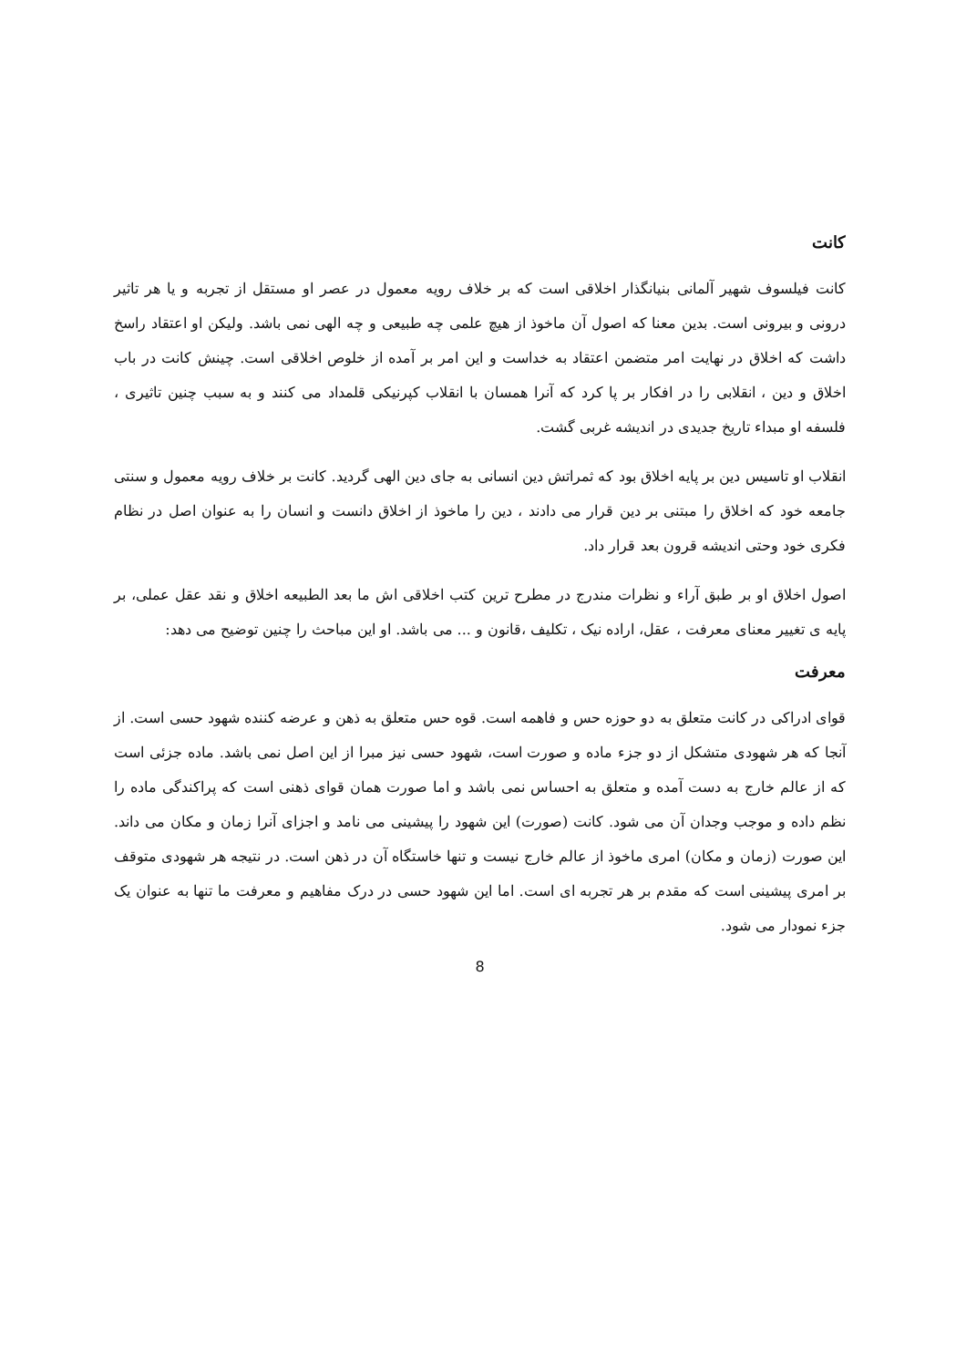کانت
کانت فیلسوف شهیر آلمانی بنیانگذار اخلاقی است که بر خلاف رویه معمول در عصر او مستقل از تجربه و یا هر تاثیر درونی و بیرونی است. بدین معنا که اصول آن ماخوذ از هیچ علمی چه طبیعی و چه الهی نمی باشد. ولیکن او اعتقاد راسخ داشت که اخلاق در نهایت امر متضمن اعتقاد به خداست و این امر بر آمده از خلوص اخلاقی است. چینش کانت در باب اخلاق و دین ، انقلابی را در افکار بر پا کرد که آنرا همسان با انقلاب کپرنیکی قلمداد می کنند و به سبب چنین تاثیری ، فلسفه او مبداء تاریخ جدیدی در اندیشه غربی گشت.
انقلاب او تاسیس دین بر پایه اخلاق بود که ثمراتش دین انسانی به جای دین الهی گردید. کانت بر خلاف رویه معمول و سنتی جامعه خود که اخلاق را مبتنی بر دین قرار می دادند ، دین را ماخوذ از اخلاق دانست و انسان را به عنوان اصل در نظام فکری خود وحتی اندیشه قرون بعد قرار داد.
اصول اخلاق او بر طبق آراء و نظرات مندرج در مطرح ترین کتب اخلاقی اش ما بعد الطبیعه اخلاق و نقد عقل عملی، بر پایه ی تغییر معنای معرفت ، عقل، اراده نیک ، تکلیف ،قانون و ... می باشد. او این مباحث را چنین توضیح می دهد:
معرفت
قوای ادراکی در کانت متعلق به دو حوزه حس و فاهمه است. قوه حس متعلق به ذهن و عرضه کننده شهود حسی است. از آنجا که هر شهودی متشکل از دو جزء ماده و صورت است، شهود حسی نیز مبرا از این اصل نمی باشد. ماده جزئی است که از عالم خارج به دست آمده و متعلق به احساس نمی باشد و اما صورت همان قوای ذهنی است که پراکندگی ماده را نظم داده و موجب وجدان آن می شود. کانت (صورت) این شهود را پیشینی می نامد و اجزای آنرا زمان و مکان می داند. این صورت (زمان و مکان) امری ماخوذ از عالم خارج نیست و تنها خاستگاه آن در ذهن است. در نتیجه هر شهودی متوقف بر امری پیشینی است که مقدم بر هر تجربه ای است. اما این شهود حسی در درک مفاهیم و معرفت ما تنها به عنوان یک جزء نمودار می شود.
8